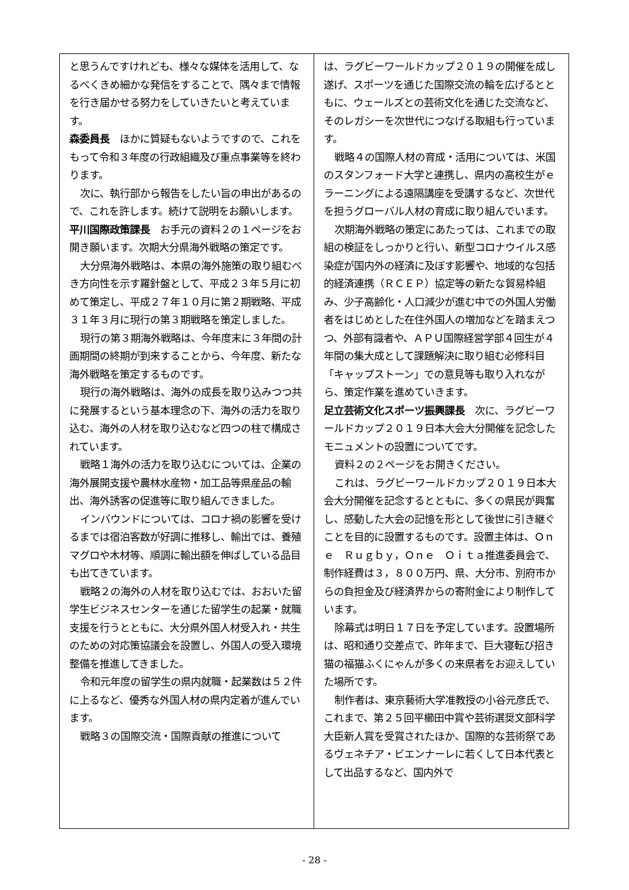と思うんですけれども、様々な媒体を活用して、なるべくきめ細かな発信をすることで、隅々まで情報を行き届かせる努力をしていきたいと考えています。
森委員長　ほかに質疑もないようですので、これをもって令和３年度の行政組織及び重点事業等を終わります。
次に、執行部から報告をしたい旨の申出があるので、これを許します。続けて説明をお願いします。
平川国際政策課長　お手元の資料２の１ページをお開き願います。次期大分県海外戦略の策定です。
大分県海外戦略は、本県の海外施策の取り組むべき方向性を示す羅針盤として、平成２３年５月に初めて策定し、平成２７年１０月に第２期戦略、平成３１年３月に現行の第３期戦略を策定しました。
現行の第３期海外戦略は、今年度末に３年間の計画期間の終期が到来することから、今年度、新たな海外戦略を策定するものです。
現行の海外戦略は、海外の成長を取り込みつつ共に発展するという基本理念の下、海外の活力を取り込む、海外の人材を取り込むなど四つの柱で構成されています。
戦略１海外の活力を取り込むについては、企業の海外展開支援や農林水産物・加工品等県産品の輸出、海外誘客の促進等に取り組んできました。
インバウンドについては、コロナ禍の影響を受けるまでは宿泊客数が好調に推移し、輸出では、養殖マグロや木材等、順調に輸出額を伸ばしている品目も出てきています。
戦略２の海外の人材を取り込むでは、おおいた留学生ビジネスセンターを通じた留学生の起業・就職支援を行うとともに、大分県外国人材受入れ・共生のための対応策協議会を設置し、外国人の受入環境整備を推進してきました。
令和元年度の留学生の県内就職・起業数は５２件に上るなど、優秀な外国人材の県内定着が進んでいます。
戦略３の国際交流・国際貢献の推進について
は、ラグビーワールドカップ２０１９の開催を成し遂げ、スポーツを通じた国際交流の輪を広げるとともに、ウェールズとの芸術文化を通じた交流など、そのレガシーを次世代につなげる取組も行っています。
戦略４の国際人材の育成・活用については、米国のスタンフォード大学と連携し、県内の高校生がｅラーニングによる遠隔講座を受講するなど、次世代を担うグローバル人材の育成に取り組んでいます。
次期海外戦略の策定にあたっては、これまでの取組の検証をしっかりと行い、新型コロナウイルス感染症が国内外の経済に及ぼす影響や、地域的な包括的経済連携（ＲＣＥＰ）協定等の新たな貿易枠組み、少子高齢化・人口減少が進む中での外国人労働者をはじめとした在住外国人の増加などを踏まえつつ、外部有識者や、ＡＰＵ国際経営学部４回生が４年間の集大成として課題解決に取り組む必修科目「キャップストーン」での意見等も取り入れながら、策定作業を進めていきます。
足立芸術文化スポーツ振興課長　次に、ラグビーワールドカップ２０１９日本大会大分開催を記念したモニュメントの設置についてです。
資料２の２ページをお開きください。
これは、ラグビーワールドカップ２０１９日本大会大分開催を記念するとともに、多くの県民が興奮し、感動した大会の記憶を形として後世に引き継ぐことを目的に設置するものです。設置主体は、Ｏｎｅ　Ｒｕｇｂｙ，Ｏｎｅ　Ｏｉｔａ推進委員会で、制作経費は３，８００万円、県、大分市、別府市からの負担金及び経済界からの寄附金により制作しています。
除幕式は明日１７日を予定しています。設置場所は、昭和通り交差点で、昨年まで、巨大寝転び招き猫の福猫ふくにゃんが多くの来県者をお迎えしていた場所です。
制作者は、東京藝術大学准教授の小谷元彦氏で、これまで、第２５回平櫛田中賞や芸術選奨文部科学大臣新人賞を受賞されたほか、国際的な芸術祭であるヴェネチア・ビエンナーレに若くして日本代表として出品するなど、国内外で
- 28 -